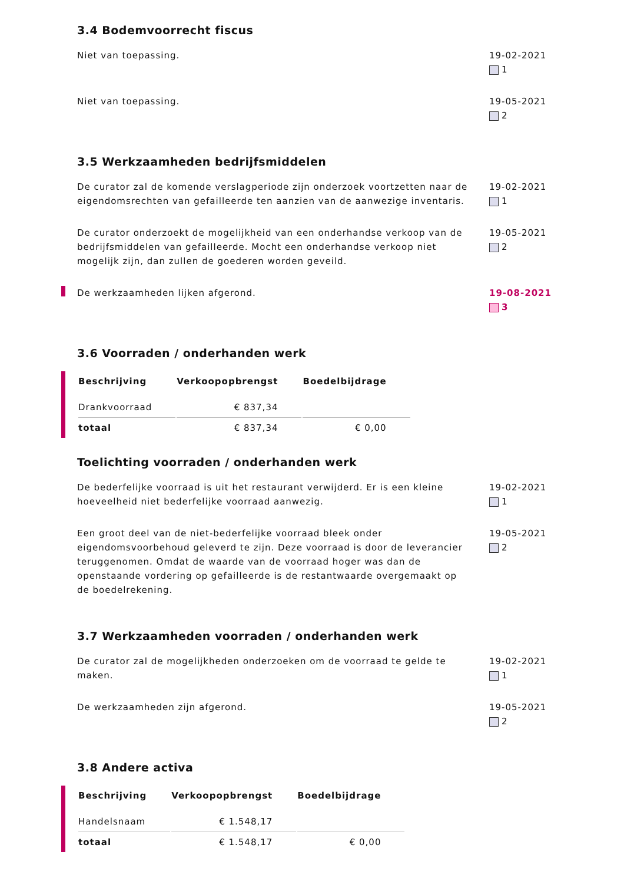3.4 Bodemvoorrecht fiscus
Niet van toepassing. 19-02-2021
1
Niet van toepassing. 19-05-2021
2
3.5 Werkzaamheden bedrijfsmiddelen
De curator zal de komende verslagperiode zijn onderzoek voortzetten naar de eigendomsrechten van gefailleerde ten aanzien van de aanwezige inventaris.
19-02-2021
1
De curator onderzoekt de mogelijkheid van een onderhandse verkoop van de bedrijfsmiddelen van gefailleerde. Mocht een onderhandse verkoop niet mogelijk zijn, dan zullen de goederen worden geveild.
19-05-2021
2
De werkzaamheden lijken afgerond. 19-08-2021
3
3.6 Voorraden / onderhanden werk
| Beschrijving | Verkoopopbrengst | Boedelbijdrage |
| --- | --- | --- |
| Drankvoorraad | € 837,34 | |
| totaal | € 837,34 | € 0,00 |
Toelichting voorraden / onderhanden werk
De bederfelijke voorraad is uit het restaurant verwijderd. Er is een kleine hoeveelheid niet bederfelijke voorraad aanwezig.
19-02-2021
1
Een groot deel van de niet-bederfelijke voorraad bleek onder eigendomsvoorbehoud geleverd te zijn. Deze voorraad is door de leverancier teruggenomen. Omdat de waarde van de voorraad hoger was dan de openstaande vordering op gefailleerde is de restantwaarde overgemaakt op de boedelrekening.
19-05-2021
2
3.7 Werkzaamheden voorraden / onderhanden werk
De curator zal de mogelijkheden onderzoeken om de voorraad te gelde te maken.
19-02-2021
1
De werkzaamheden zijn afgerond. 19-05-2021
2
3.8 Andere activa
| Beschrijving | Verkoopopbrengst | Boedelbijdrage |
| --- | --- | --- |
| Handelsnaam | € 1.548,17 | |
| totaal | € 1.548,17 | € 0,00 |